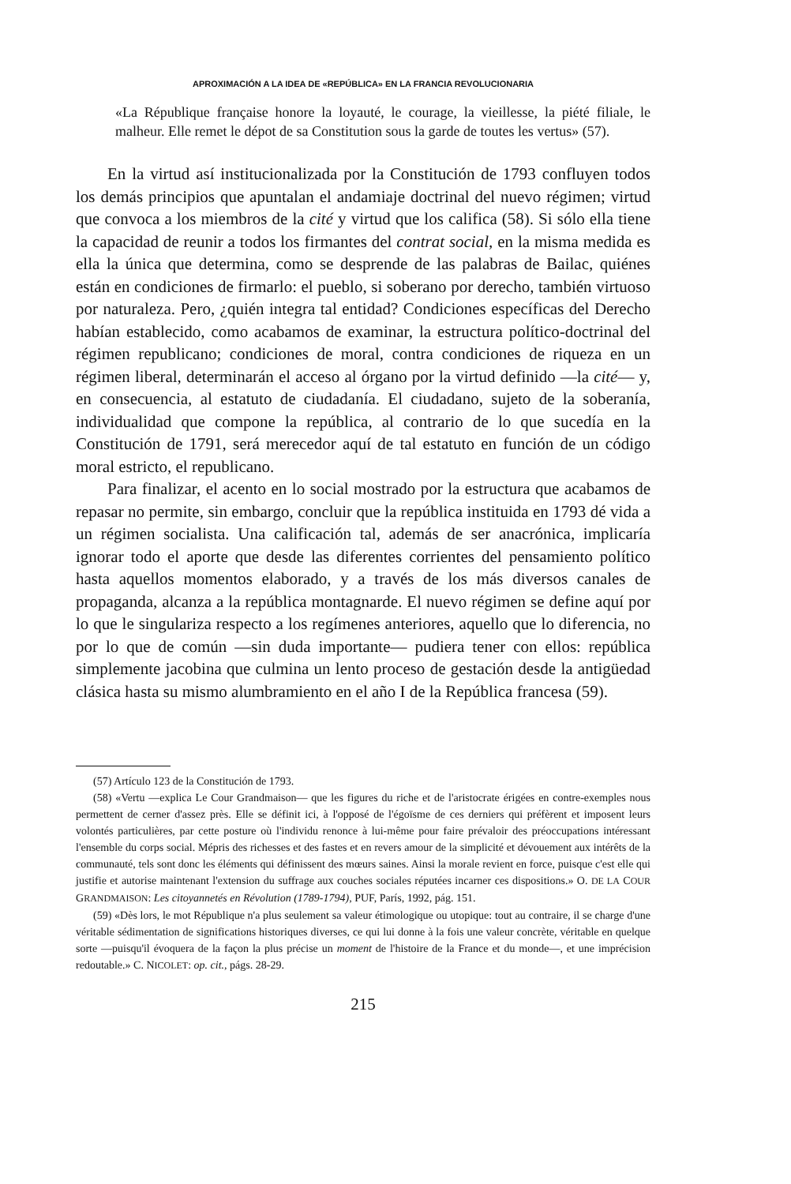APROXIMACIÓN A LA IDEA DE «REPÚBLICA» EN LA FRANCIA REVOLUCIONARIA
«La République française honore la loyauté, le courage, la vieillesse, la piété filiale, le malheur. Elle remet le dépot de sa Constitution sous la garde de toutes les vertus» (57).
En la virtud así institucionalizada por la Constitución de 1793 confluyen todos los demás principios que apuntalan el andamiaje doctrinal del nuevo régimen; virtud que convoca a los miembros de la cité y virtud que los califica (58). Si sólo ella tiene la capacidad de reunir a todos los firmantes del contrat social, en la misma medida es ella la única que determina, como se desprende de las palabras de Bailac, quiénes están en condiciones de firmarlo: el pueblo, si soberano por derecho, también virtuoso por naturaleza. Pero, ¿quién integra tal entidad? Condiciones específicas del Derecho habían establecido, como acabamos de examinar, la estructura político-doctrinal del régimen republicano; condiciones de moral, contra condiciones de riqueza en un régimen liberal, determinarán el acceso al órgano por la virtud definido —la cité— y, en consecuencia, al estatuto de ciudadanía. El ciudadano, sujeto de la soberanía, individualidad que compone la república, al contrario de lo que sucedía en la Constitución de 1791, será merecedor aquí de tal estatuto en función de un código moral estricto, el republicano.
Para finalizar, el acento en lo social mostrado por la estructura que acabamos de repasar no permite, sin embargo, concluir que la república instituida en 1793 dé vida a un régimen socialista. Una calificación tal, además de ser anacrónica, implicaría ignorar todo el aporte que desde las diferentes corrientes del pensamiento político hasta aquellos momentos elaborado, y a través de los más diversos canales de propaganda, alcanza a la república montagnarde. El nuevo régimen se define aquí por lo que le singulariza respecto a los regímenes anteriores, aquello que lo diferencia, no por lo que de común —sin duda importante— pudiera tener con ellos: república simplemente jacobina que culmina un lento proceso de gestación desde la antigüedad clásica hasta su mismo alumbramiento en el año I de la República francesa (59).
(57) Artículo 123 de la Constitución de 1793.
(58) «Vertu —explica Le Cour Grandmaison— que les figures du riche et de l'aristocrate érigées en contre-exemples nous permettent de cerner d'assez près. Elle se définit ici, à l'opposé de l'égoïsme de ces derniers qui préfèrent et imposent leurs volontés particulières, par cette posture où l'individu renonce à lui-même pour faire prévaloir des préoccupations intéressant l'ensemble du corps social. Mépris des richesses et des fastes et en revers amour de la simplicité et dévouement aux intérêts de la communauté, tels sont donc les éléments qui définissent des mœurs saines. Ainsi la morale revient en force, puisque c'est elle qui justifie et autorise maintenant l'extension du suffrage aux couches sociales réputées incarner ces dispositions.» O. DE LA COUR GRANDMAISON: Les citoyannetés en Révolution (1789-1794), PUF, París, 1992, pág. 151.
(59) «Dès lors, le mot République n'a plus seulement sa valeur étimologique ou utopique: tout au contraire, il se charge d'une véritable sédimentation de significations historiques diverses, ce qui lui donne à la fois une valeur concrète, véritable en quelque sorte —puisqu'il évoquera de la façon la plus précise un moment de l'histoire de la France et du monde—, et une imprécision redoutable.» C. NICOLET: op. cit., págs. 28-29.
215